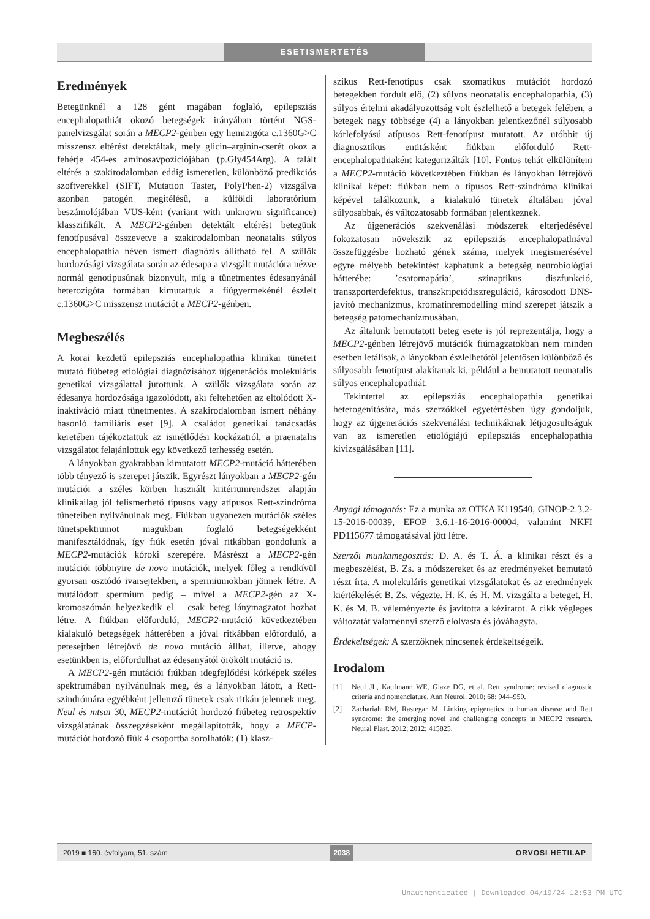ESETISMERTETÉS
Eredmények
Betegünknél a 128 gént magában foglaló, epilepsziás encephalopathiát okozó betegségek irányában történt NGS-panelvizsgálat során a MECP2-génben egy hemizigóta c.1360G>C misszensz eltérést detektáltak, mely glicin–arginin-cserét okoz a fehérje 454-es aminosavpozíciójában (p.Gly454Arg). A talált eltérés a szakirodalomban eddig ismeretlen, különböző predikciós szoftverekkel (SIFT, Mutation Taster, PolyPhen-2) vizsgálva azonban patogén megítélésű, a külföldi laboratórium beszámolójában VUS-ként (variant with unknown significance) klasszifikált. A MECP2-génben detektált eltérést betegünk fenotípusával összevetve a szakirodalomban neonatalis súlyos encephalopathia néven ismert diagnózis állítható fel. A szülők hordozósági vizsgálata során az édesapa a vizsgált mutációra nézve normál genotípusúnak bizonyult, míg a tünetmentes édesanyánál heterozigóta formában kimutattuk a fiúgyermekénél észlelt c.1360G>C misszensz mutációt a MECP2-génben.
Megbeszélés
A korai kezdetű epilepsziás encephalopathia klinikai tüneteit mutató fiúbeteg etiológiai diagnózisához újgenerációs molekuláris genetikai vizsgálattal jutottunk. A szülők vizsgálata során az édesanya hordozósága igazolódott, aki feltehetően az eltolódott X-inaktiváció miatt tünetmentes. A szakirodalomban ismert néhány hasonló familiáris eset [9]. A családot genetikai tanácsadás keretében tájékoztattuk az ismétlődési kockázatról, a praenatalis vizsgálatot felajánlottuk egy következő terhesség esetén.
A lányokban gyakrabban kimutatott MECP2-mutáció hátterében több tényező is szerepet játszik. Egyrészt lányokban a MECP2-gén mutációi a széles körben használt kritériumrendszer alapján klinikailag jól felismerhető típusos vagy atípusos Rett-szindróma tüneteiben nyilvánulnak meg. Fiúkban ugyanezen mutációk széles tünetspektrumot magukban foglaló betegségekként manifesztálódnak, így fiúk esetén jóval ritkábban gondolunk a MECP2-mutációk kóroki szerepére. Másrészt a MECP2-gén mutációi többnyire de novo mutációk, melyek főleg a rendkívül gyorsan osztódó ivarsejtekben, a spermiumokban jönnek létre. A mutálódott spermium pedig – mivel a MECP2-gén az X-kromoszómán helyezkedik el – csak beteg lánymagzatot hozhat létre. A fiúkban előforduló, MECP2-mutáció következtében kialakuló betegségek hátterében a jóval ritkábban előforduló, a petesejtben létrejövő de novo mutáció állhat, illetve, ahogy esetünkben is, előfordulhat az édesanyától örökölt mutáció is.
A MECP2-gén mutációi fiúkban idegfejlődési kórképek széles spektrumában nyilvánulnak meg, és a lányokban látott, a Rett-szindrómára egyébként jellemző tünetek csak ritkán jelennek meg. Neul és mtsai 30, MECP2-mutációt hordozó fiúbeteg retrospektív vizsgálatának összegzéseként megállapították, hogy a MECP-mutációt hordozó fiúk 4 csoportba sorolhatók: (1) klasz-
szikus Rett-fenotípus csak szomatikus mutációt hordozó betegekben fordult elő, (2) súlyos neonatalis encephalopathia, (3) súlyos értelmi akadályozottság volt észlelhető a betegek felében, a betegek nagy többsége (4) a lányokban jelentkezőnél súlyosabb kórlefolyású atípusos Rett-fenotípust mutatott. Az utóbbit új diagnosztikus entitásként fiúkban előforduló Rett-encephalopathiaként kategorizálták [10]. Fontos tehát elkülöníteni a MECP2-mutáció következtében fiúkban és lányokban létrejövő klinikai képet: fiúkban nem a típusos Rett-szindróma klinikai képével találkozunk, a kialakuló tünetek általában jóval súlyosabbak, és változatosabb formában jelentkeznek.
Az újgenerációs szekvenálási módszerek elterjedésével fokozatosan növekszik az epilepsziás encephalopathiával összefüggésbe hozható gének száma, melyek megismerésével egyre mélyebb betekintést kaphatunk a betegség neurobiológiai hátterébe: ’csatornapátia’, szinaptikus diszfunkció, transzporterdefektus, transzkripciódiszreguláció, károsodott DNS-javító mechanizmus, kromatinremodelling mind szerepet játszik a betegség patomechanizmusában.
Az általunk bemutatott beteg esete is jól reprezentálja, hogy a MECP2-génben létrejövő mutációk fiúmagzatokban nem minden esetben letálisak, a lányokban észlelhetőtől jelentősen különböző és súlyosabb fenotípust alakítanak ki, például a bemutatott neonatalis súlyos encephalopathiát.
Tekintettel az epilepsziás encephalopathia genetikai heterogenitására, más szerzőkkel egyetértésben úgy gondoljuk, hogy az újgenerációs szekvenálási technikáknak létjogosultságuk van az ismeretlen etiológiájú epilepsziás encephalopathia kivizsgálásában [11].
Anyagi támogatás: Ez a munka az OTKA K119540, GINOP-2.3.2-15-2016-00039, EFOP 3.6.1-16-2016-00004, valamint NKFI PD115677 támogatásával jött létre.
Szerzői munkamegosztás: D. A. és T. Á. a klinikai részt és a megbeszélést, B. Zs. a módszereket és az eredményeket bemutató részt írta. A molekuláris genetikai vizsgálatokat és az eredmények kiértékelését B. Zs. végezte. H. K. és H. M. vizsgálta a beteget, H. K. és M. B. véleményezte és javította a kéziratot. A cikk végleges változatát valamennyi szerző elolvasta és jóváhagyta.
Érdekeltségek: A szerzőknek nincsenek érdekeltségeik.
Irodalom
[1] Neul JL, Kaufmann WE, Glaze DG, et al. Rett syndrome: revised diagnostic criteria and nomenclature. Ann Neurol. 2010; 68: 944–950.
[2] Zachariah RM, Rastegar M. Linking epigenetics to human disease and Rett syndrome: the emerging novel and challenging concepts in MECP2 research. Neural Plast. 2012; 2012: 415825.
2019 ■ 160. évfolyam, 51. szám 2038 ORVOSI HETILAP
Unauthenticated | Downloaded 04/19/24 12:53 PM UTC